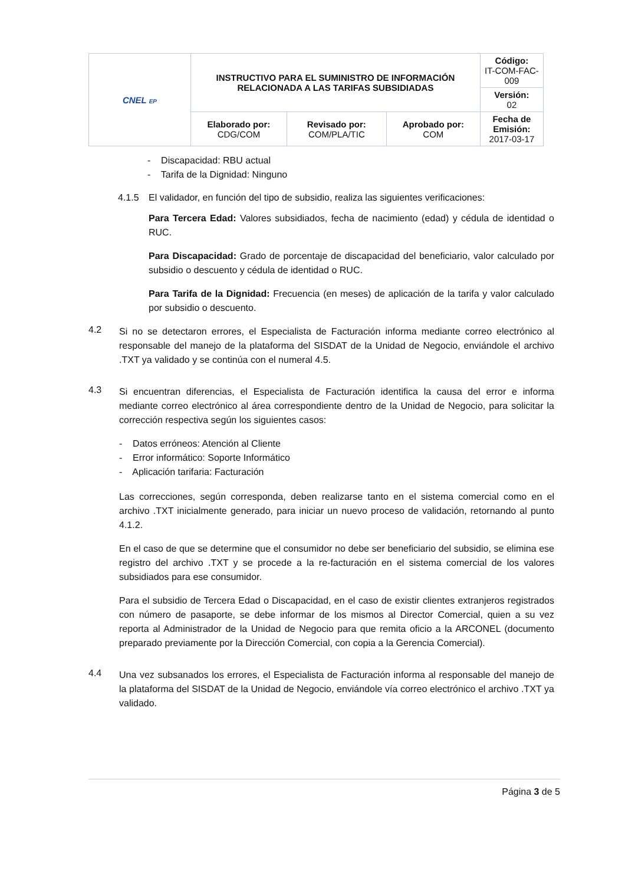| CNEL EP | INSTRUCTIVO PARA EL SUMINISTRO DE INFORMACIÓN RELACIONADA A LAS TARIFAS SUBSIDIADAS | | | Código: IT-COM-FAC-009 |
| | | | | Versión: 02 |
| | Elaborado por: CDG/COM | Revisado por: COM/PLA/TIC | Aprobado por: COM | Fecha de Emisión: 2017-03-17 |
- Discapacidad: RBU actual
- Tarifa de la Dignidad: Ninguno
4.1.5 El validador, en función del tipo de subsidio, realiza las siguientes verificaciones:
Para Tercera Edad: Valores subsidiados, fecha de nacimiento (edad) y cédula de identidad o RUC.
Para Discapacidad: Grado de porcentaje de discapacidad del beneficiario, valor calculado por subsidio o descuento y cédula de identidad o RUC.
Para Tarifa de la Dignidad: Frecuencia (en meses) de aplicación de la tarifa y valor calculado por subsidio o descuento.
4.2
Si no se detectaron errores, el Especialista de Facturación informa mediante correo electrónico al responsable del manejo de la plataforma del SISDAT de la Unidad de Negocio, enviándole el archivo .TXT ya validado y se continúa con el numeral 4.5.
4.3
Si encuentran diferencias, el Especialista de Facturación identifica la causa del error e informa mediante correo electrónico al área correspondiente dentro de la Unidad de Negocio, para solicitar la corrección respectiva según los siguientes casos:
- Datos erróneos: Atención al Cliente
- Error informático: Soporte Informático
- Aplicación tarifaria: Facturación
Las correcciones, según corresponda, deben realizarse tanto en el sistema comercial como en el archivo .TXT inicialmente generado, para iniciar un nuevo proceso de validación, retornando al punto 4.1.2.
En el caso de que se determine que el consumidor no debe ser beneficiario del subsidio, se elimina ese registro del archivo .TXT y se procede a la re-facturación en el sistema comercial de los valores subsidiados para ese consumidor.
Para el subsidio de Tercera Edad o Discapacidad, en el caso de existir clientes extranjeros registrados con número de pasaporte, se debe informar de los mismos al Director Comercial, quien a su vez reporta al Administrador de la Unidad de Negocio para que remita oficio a la ARCONEL (documento preparado previamente por la Dirección Comercial, con copia a la Gerencia Comercial).
4.4
Una vez subsanados los errores, el Especialista de Facturación informa al responsable del manejo de la plataforma del SISDAT de la Unidad de Negocio, enviándole vía correo electrónico el archivo .TXT ya validado.
Página 3 de 5